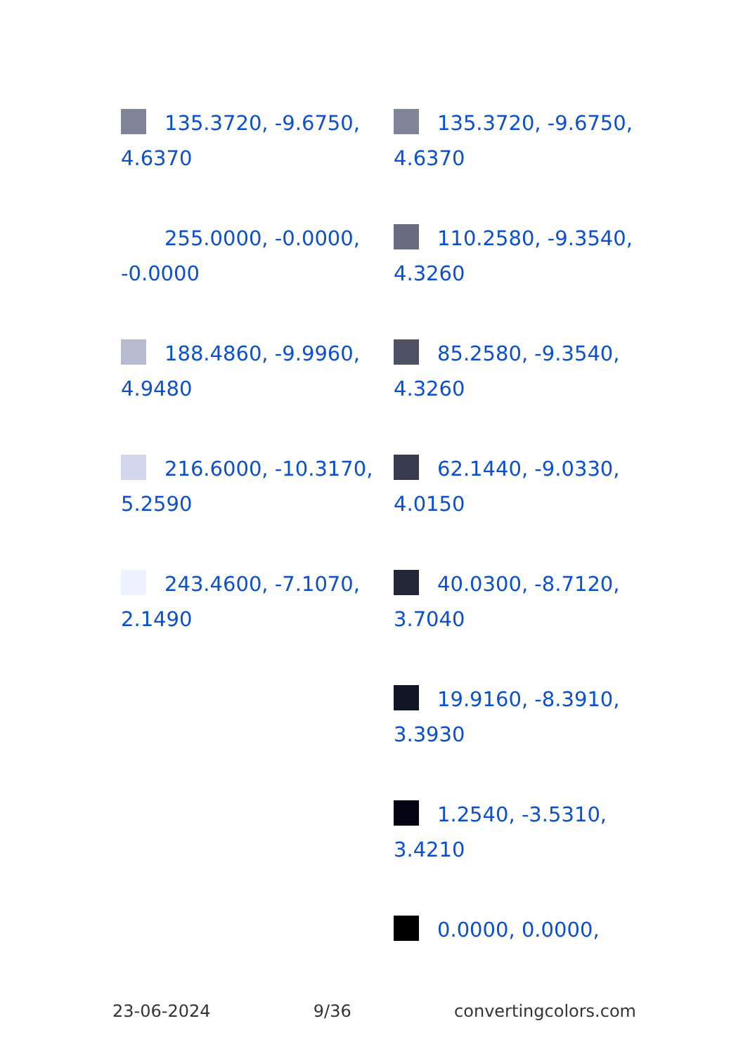135.3720, -9.6750, 4.6370
255.0000, -0.0000, -0.0000
188.4860, -9.9960, 4.9480
216.6000, -10.3170, 5.2590
243.4600, -7.1070, 2.1490
135.3720, -9.6750, 4.6370
110.2580, -9.3540, 4.3260
85.2580, -9.3540, 4.3260
62.1440, -9.0330, 4.0150
40.0300, -8.7120, 3.7040
19.9160, -8.3910, 3.3930
1.2540, -3.5310, 3.4210
0.0000, 0.0000,
23-06-2024 9/36 convertingcolors.com